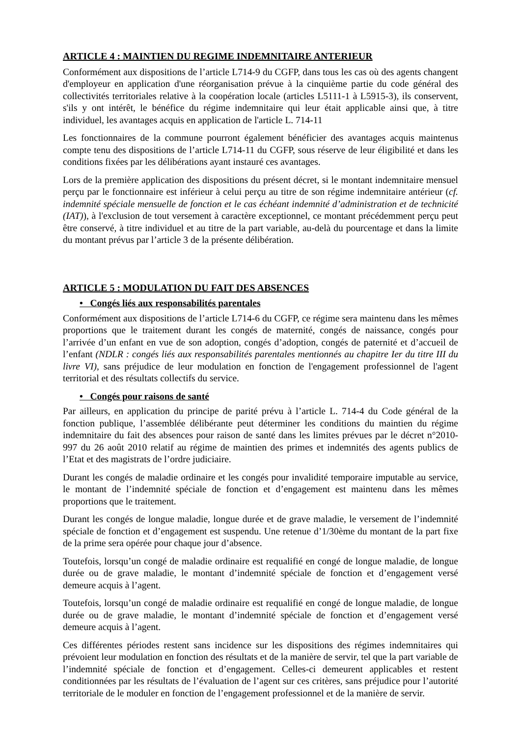ARTICLE 4 : MAINTIEN DU REGIME INDEMNITAIRE ANTERIEUR
Conformément aux dispositions de l’article L714-9 du CGFP, dans tous les cas où des agents changent d'employeur en application d'une réorganisation prévue à la cinquième partie du code général des collectivités territoriales relative à la coopération locale (articles L5111-1 à L5915-3), ils conservent, s'ils y ont intérêt, le bénéfice du régime indemnitaire qui leur était applicable ainsi que, à titre individuel, les avantages acquis en application de l'article L. 714-11
Les fonctionnaires de la commune pourront également bénéficier des avantages acquis maintenus compte tenu des dispositions de l’article L714-11 du CGFP, sous réserve de leur éligibilité et dans les conditions fixées par les délibérations ayant instauré ces avantages.
Lors de la première application des dispositions du présent décret, si le montant indemnitaire mensuel perçu par le fonctionnaire est inférieur à celui perçu au titre de son régime indemnitaire antérieur (cf. indemnité spéciale mensuelle de fonction et le cas échéant indemnité d’administration et de technicité (IAT)), à l'exclusion de tout versement à caractère exceptionnel, ce montant précédemment perçu peut être conservé, à titre individuel et au titre de la part variable, au-delà du pourcentage et dans la limite du montant prévus par l’article 3 de la présente délibération.
ARTICLE 5 : MODULATION DU FAIT DES ABSENCES
• Congés liés aux responsabilités parentales
Conformément aux dispositions de l’article L714-6 du CGFP, ce régime sera maintenu dans les mêmes proportions que le traitement durant les congés de maternité, congés de naissance, congés pour l’arrivée d’un enfant en vue de son adoption, congés d’adoption, congés de paternité et d’accueil de l’enfant (NDLR : congés liés aux responsabilités parentales mentionnés au chapitre Ier du titre III du livre VI), sans préjudice de leur modulation en fonction de l'engagement professionnel de l'agent territorial et des résultats collectifs du service.
• Congés pour raisons de santé
Par ailleurs, en application du principe de parité prévu à l’article L. 714-4 du Code général de la fonction publique, l’assemblée délibérante peut déterminer les conditions du maintien du régime indemnitaire du fait des absences pour raison de santé dans les limites prévues par le décret n°2010-997 du 26 août 2010 relatif au régime de maintien des primes et indemnités des agents publics de l’Etat et des magistrats de l’ordre judiciaire.
Durant les congés de maladie ordinaire et les congés pour invalidité temporaire imputable au service, le montant de l’indemnité spéciale de fonction et d’engagement est maintenu dans les mêmes proportions que le traitement.
Durant les congés de longue maladie, longue durée et de grave maladie, le versement de l’indemnité spéciale de fonction et d’engagement est suspendu. Une retenue d’1/30ème du montant de la part fixe de la prime sera opérée pour chaque jour d’absence.
Toutefois, lorsqu’un congé de maladie ordinaire est requalifié en congé de longue maladie, de longue durée ou de grave maladie, le montant d’indemnité spéciale de fonction et d’engagement versé demeure acquis à l’agent.
Toutefois, lorsqu’un congé de maladie ordinaire est requalifié en congé de longue maladie, de longue durée ou de grave maladie, le montant d’indemnité spéciale de fonction et d’engagement versé demeure acquis à l’agent.
Ces différentes périodes restent sans incidence sur les dispositions des régimes indemnitaires qui prévoient leur modulation en fonction des résultats et de la manière de servir, tel que la part variable de l’indemnité spéciale de fonction et d’engagement. Celles-ci demeurent applicables et restent conditionnées par les résultats de l’évaluation de l’agent sur ces critères, sans préjudice pour l’autorité territoriale de le moduler en fonction de l’engagement professionnel et de la manière de servir.